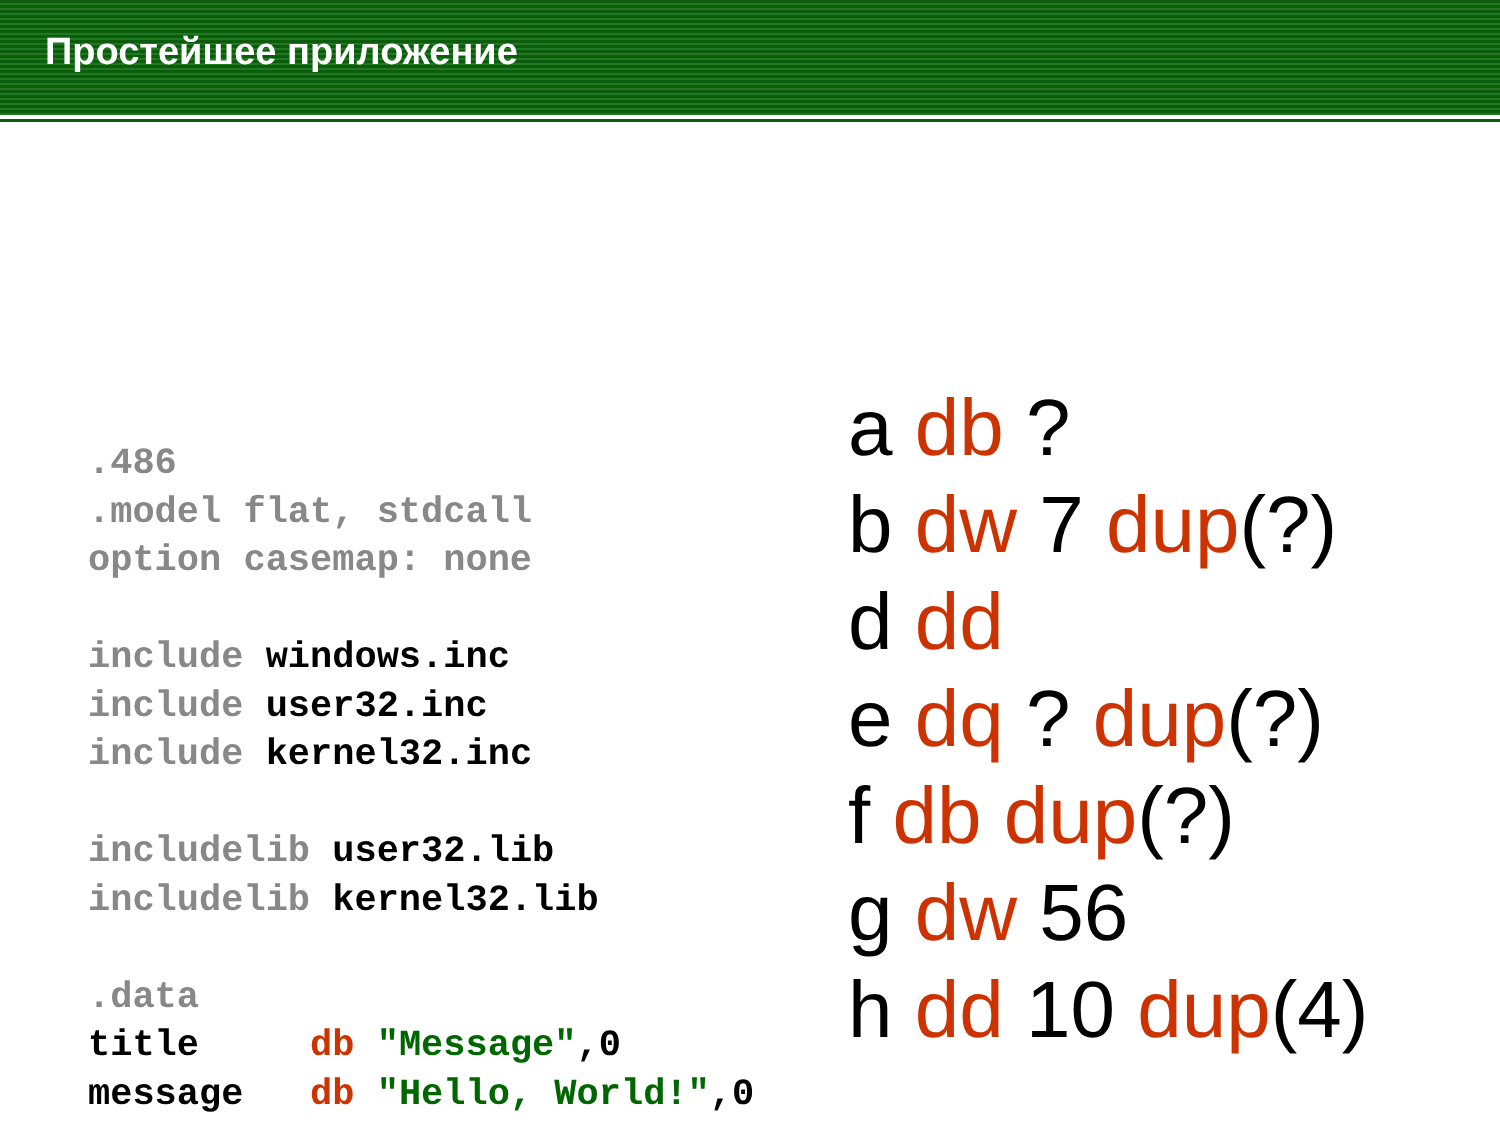Простейшее приложение
.486 .model flat, stdcall option casemap: none include windows.inc include user32.inc include kernel32.inc includelib user32.lib includelib kernel32.lib .data title db "Message",0 message db "Hello, World!",0
a db ?
b dw 7 dup(?)
d dd
e dq ? dup(?)
f db dup(?)
g dw 56
h dd 10 dup(4)